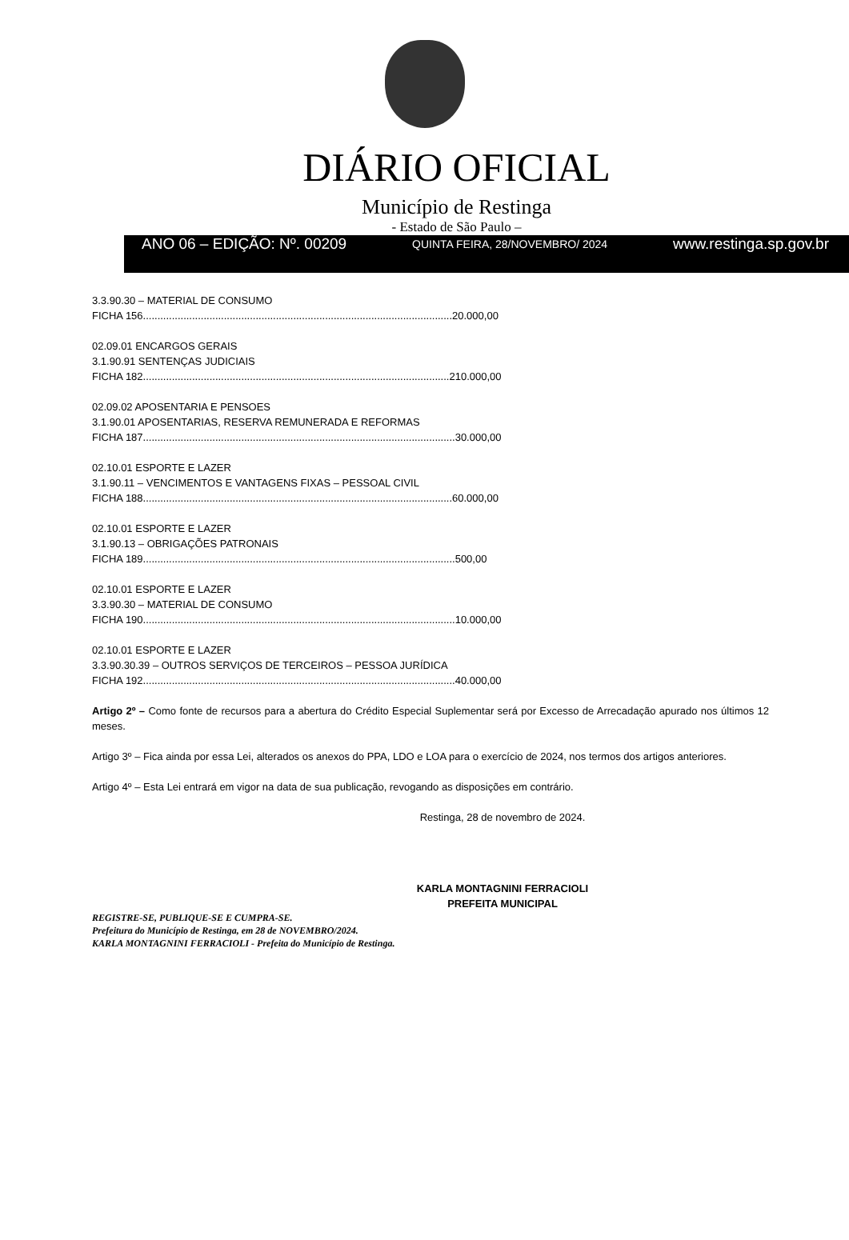DIÁRIO OFICIAL
Município de Restinga
- Estado de São Paulo –
ANO 06 – EDIÇÃO: Nº. 00209 QUINTA FEIRA, 28/NOVEMBRO/ 2024 www.restinga.sp.gov.br
3.3.90.30 – MATERIAL DE CONSUMO
FICHA 156...........................................................................................................20.000,00
02.09.01 ENCARGOS GERAIS
3.1.90.91 SENTENÇAS JUDICIAIS
FICHA 182..........................................................................................................210.000,00
02.09.02 APOSENTARIA E PENSOES
3.1.90.01 APOSENTARIAS, RESERVA REMUNERADA E REFORMAS
FICHA 187............................................................................................................30.000,00
02.10.01 ESPORTE E LAZER
3.1.90.11 – VENCIMENTOS E VANTAGENS FIXAS – PESSOAL CIVIL
FICHA 188...........................................................................................................60.000,00
02.10.01 ESPORTE E LAZER
3.1.90.13 – OBRIGAÇÕES PATRONAIS
FICHA 189............................................................................................................500,00
02.10.01 ESPORTE E LAZER
3.3.90.30 – MATERIAL DE CONSUMO
FICHA 190............................................................................................................10.000,00
02.10.01 ESPORTE E LAZER
3.3.90.30.39 – OUTROS SERVIÇOS DE TERCEIROS – PESSOA JURÍDICA
FICHA 192............................................................................................................40.000,00
Artigo 2º – Como fonte de recursos para a abertura do Crédito Especial Suplementar será por Excesso de Arrecadação apurado nos últimos 12 meses.
Artigo 3º – Fica ainda por essa Lei, alterados os anexos do PPA, LDO e LOA para o exercício de 2024, nos termos dos artigos anteriores.
Artigo 4º – Esta Lei entrará em vigor na data de sua publicação, revogando as disposições em contrário.
Restinga, 28 de novembro de 2024.
KARLA MONTAGNINI FERRACIOLI
PREFEITA MUNICIPAL
REGISTRE-SE, PUBLIQUE-SE E CUMPRA-SE.
Prefeitura do Município de Restinga, em 28 de NOVEMBRO/2024.
KARLA MONTAGNINI FERRACIOLI - Prefeita do Município de Restinga.